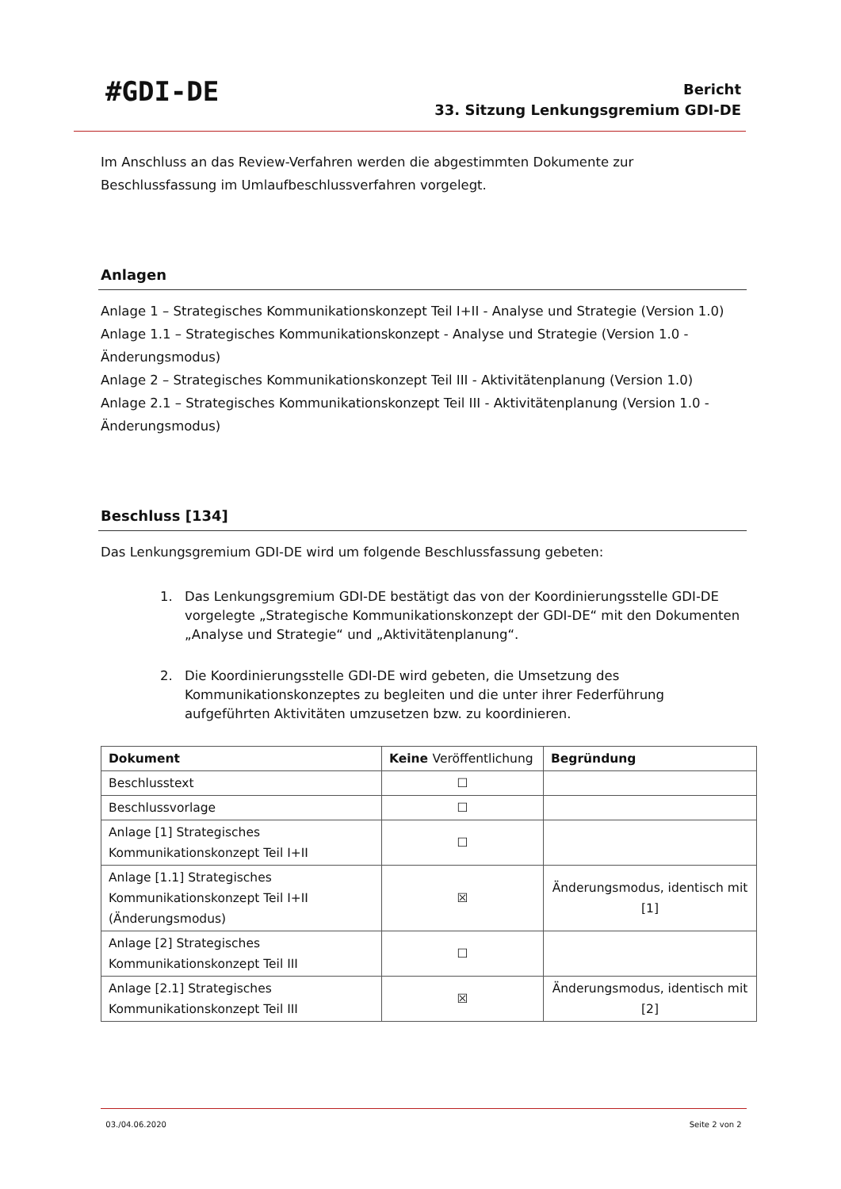#GDI-DE
Bericht
33. Sitzung Lenkungsgremium GDI-DE
Im Anschluss an das Review-Verfahren werden die abgestimmten Dokumente zur Beschlussfassung im Umlaufbeschlussverfahren vorgelegt.
Anlagen
Anlage 1 – Strategisches Kommunikationskonzept Teil I+II - Analyse und Strategie (Version 1.0)
Anlage 1.1 – Strategisches Kommunikationskonzept - Analyse und Strategie (Version 1.0 - Änderungs­modus)
Anlage 2 – Strategisches Kommunikationskonzept Teil III - Aktivitätenplanung (Version 1.0)
Anlage 2.1 – Strategisches Kommunikationskonzept Teil III - Aktivitätenplanung (Version 1.0 - Ände­rungsmodus)
Beschluss [134]
Das Lenkungsgremium GDI-DE wird um folgende Beschlussfassung gebeten:
1. Das Lenkungsgremium GDI-DE bestätigt das von der Koordinierungsstelle GDI-DE vorge­legte „Strategische Kommunikationskonzept der GDI-DE“ mit den Dokumenten „Analyse und Strategie“ und „Aktivitätenplanung“.
2. Die Koordinierungsstelle GDI-DE wird gebeten, die Umsetzung des Kommunikationskon­zeptes zu begleiten und die unter ihrer Federführung aufgeführten Aktivitäten umzuset­zen bzw. zu koordinieren.
| Dokument | Keine Veröffentlichung | Begründung |
| --- | --- | --- |
| Beschlusstext | ☐ | |
| Beschlussvorlage | ☐ | |
| Anlage [1] Strategisches Kommunikationskon­zept Teil I+II | ☐ | |
| Anlage [1.1] Strategisches Kommunikations­konzept Teil I+II (Änderungsmodus) | ☒ | Änderungsmodus, identisch mit [1] |
| Anlage [2] Strategisches Kommunikationskon­zept Teil III | ☐ | |
| Anlage [2.1] Strategisches Kommunikations­konzept Teil III | ☒ | Änderungsmodus, identisch mit [2] |
03./04.06.2020 Seite 2 von 2